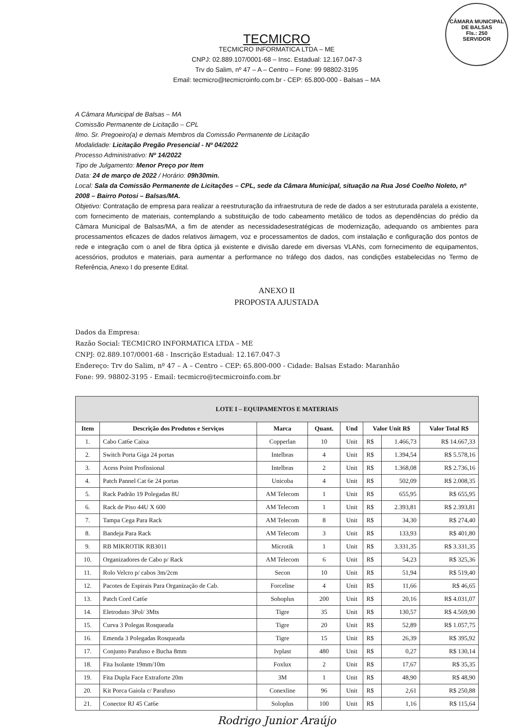CÂMARA MUNICIPAL DE BALSAS
Fls.: 250
SERVIDOR
TECMICRO
TECMICRO INFORMATICA LTDA – ME
CNPJ: 02.889.107/0001-68 – Insc. Estadual: 12.167.047-3
Trv do Salim, nº 47 – A – Centro – Fone: 99 98802-3195
Email: tecmicro@tecmicroinfo.com.br - CEP: 65.800-000 - Balsas – MA
A Câmara Municipal de Balsas – MA
Comissão Permanente de Licitação – CPL
Ilmo. Sr. Pregoeiro(a) e demais Membros da Comissão Permanente de Licitação
Modalidade: Licitação Pregão Presencial - Nº 04/2022
Processo Administrativo: Nº 14/2022
Tipo de Julgamento: Menor Preço por Item
Data: 24 de março de 2022 / Horário: 09h30min.
Local: Sala da Comissão Permanente de Licitações – CPL, sede da Câmara Municipal, situação na Rua José Coelho Noleto, nº 2008 – Bairro Potosi – Balsas/MA.
Objetivo: Contratação de empresa para realizar a reestruturação da infraestrutura de rede de dados a ser estruturada paralela a existente, com fornecimento de materiais, contemplando a substituição de todo cabeamento metálico de todos as dependências do prédio da Câmara Municipal de Balsas/MA, a fim de atender as necessidadesestratégicas de modernização, adequando os ambientes para processamentos eficazes de dados relativos àimagem, voz e processamentos de dados, com instalação e configuração dos pontos de rede e integração com o anel de fibra óptica já existente e divisão darede em diversas VLANs, com fornecimento de equipamentos, acessórios, produtos e materiais, para aumentar a performance no tráfego dos dados, nas condições estabelecidas no Termo de Referência, Anexo I do presente Edital.
ANEXO II
PROPOSTA AJUSTADA
Dados da Empresa:
Razão Social: TECMICRO INFORMATICA LTDA – ME
CNPJ: 02.889.107/0001-68 - Inscrição Estadual: 12.167.047-3
Endereço: Trv do Salim, nº 47 – A – Centro – CEP: 65.800-000 - Cidade: Balsas Estado: Maranhão
Fone: 99. 98802-3195 - Email: tecmicro@tecmicroinfo.com.br
| LOTE I – EQUIPAMENTOS E MATERIAIS | | | | | | | |
| --- | --- | --- | --- | --- | --- | --- | --- |
| Item | Descrição dos Produtos e Serviços | Marca | Quant. | Und | Valor Unit R$ | | Valor Total R$ |
| 1. | Cabo Cat6e Caixa | Copperlan | 10 | Unit | R$ | 1.466,73 | R$ 14.667,33 |
| 2. | Switch Porta Giga 24 portas | Intelbras | 4 | Unit | R$ | 1.394,54 | R$ 5.578,16 |
| 3. | Acess Point Profissional | Intelbras | 2 | Unit | R$ | 1.368,08 | R$ 2.736,16 |
| 4. | Patch Pannel Cat 6e 24 portas | Unicoba | 4 | Unit | R$ | 502,09 | R$ 2.008,35 |
| 5. | Rack Padrão 19 Polegadas 8U | AM Telecom | 1 | Unit | R$ | 655,95 | R$ 655,95 |
| 6. | Rack de Piso 44U X 600 | AM Telecom | 1 | Unit | R$ | 2.393,81 | R$ 2.393,81 |
| 7. | Tampa Cega Para Rack | AM Telecom | 8 | Unit | R$ | 34,30 | R$ 274,40 |
| 8. | Bandeja Para Rack | AM Telecom | 3 | Unit | R$ | 133,93 | R$ 401,80 |
| 9. | RB MIKROTIK RB3011 | Microtik | 1 | Unit | R$ | 3.331,35 | R$ 3.331,35 |
| 10. | Organizadores de Cabo p/ Rack | AM Telecom | 6 | Unit | R$ | 54,23 | R$ 325,36 |
| 11. | Rolo Velcro p/ cabos 3m/2cm | Secon | 10 | Unit | R$ | 51,94 | R$ 519,40 |
| 12. | Pacotes de Espirais Para Organização de Cab. | Forceline | 4 | Unit | R$ | 11,66 | R$ 46,65 |
| 13. | Patch Cord Cat6e | Sohoplus | 200 | Unit | R$ | 20,16 | R$ 4.031,07 |
| 14. | Eletroduto 3Pol/ 3Mts | Tigre | 35 | Unit | R$ | 130,57 | R$ 4.569,90 |
| 15. | Curva 3 Polegas Rosqueada | Tigre | 20 | Unit | R$ | 52,89 | R$ 1.057,75 |
| 16. | Emenda 3 Polegadas Rosqueada | Tigre | 15 | Unit | R$ | 26,39 | R$ 395,92 |
| 17. | Conjunto Parafuso e Bucha 8mm | Ivplast | 480 | Unit | R$ | 0,27 | R$ 130,14 |
| 18. | Fita Isolante 19mm/10m | Foxlux | 2 | Unit | R$ | 17,67 | R$ 35,35 |
| 19. | Fita Dupla Face Extraforte 20m | 3M | 1 | Unit | R$ | 48,90 | R$ 48,90 |
| 20. | Kit Porca Gaiola c/ Parafuso | Conexline | 96 | Unit | R$ | 2,61 | R$ 250,88 |
| 21. | Conector RJ 45 Cat6e | Soloplus | 100 | Unit | R$ | 1,16 | R$ 115,64 |
Rodrigo Junior Araújo